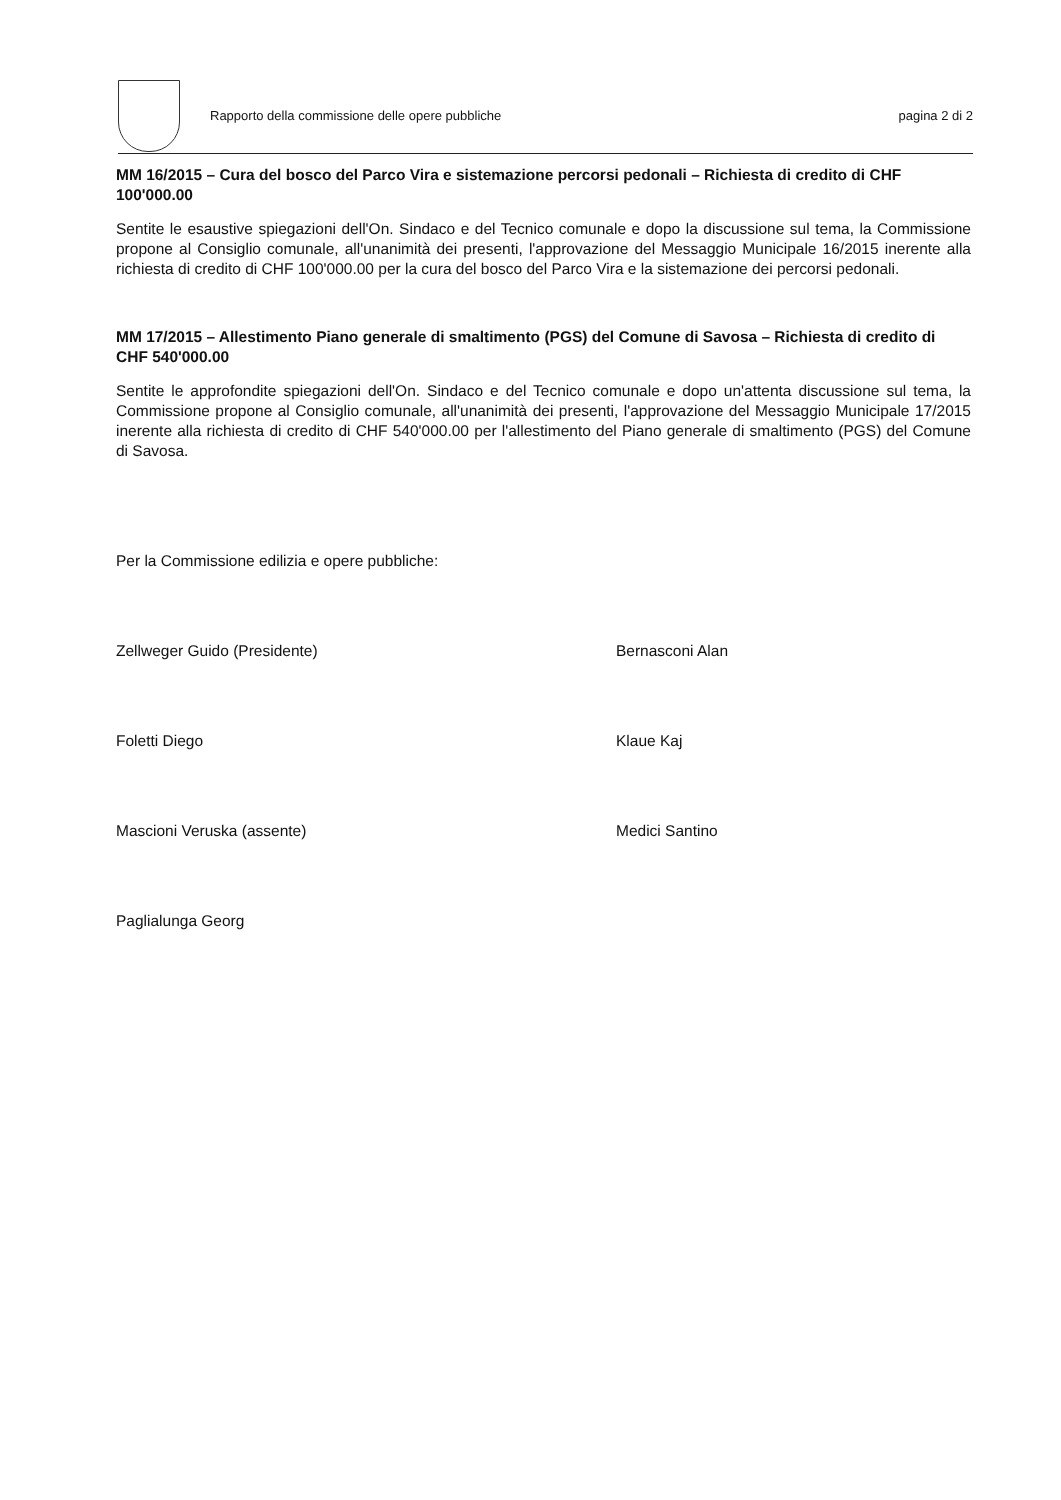Rapporto della commissione delle opere pubbliche
pagina 2 di 2
MM 16/2015 – Cura del bosco del Parco Vira e sistemazione percorsi pedonali – Richiesta di credito di CHF 100'000.00
Sentite le esaustive spiegazioni dell'On. Sindaco e del Tecnico comunale e dopo la discussione sul tema, la Commissione propone al Consiglio comunale, all'unanimità dei presenti, l'approvazione del Messaggio Municipale 16/2015 inerente alla richiesta di credito di CHF 100'000.00 per la cura del bosco del Parco Vira e la sistemazione dei percorsi pedonali.
MM 17/2015 – Allestimento Piano generale di smaltimento (PGS) del Comune di Savosa – Richiesta di credito di CHF 540'000.00
Sentite le approfondite spiegazioni dell'On. Sindaco e del Tecnico comunale e dopo un'attenta discussione sul tema, la Commissione propone al Consiglio comunale, all'unanimità dei presenti, l'approvazione del Messaggio Municipale 17/2015 inerente alla richiesta di credito di CHF 540'000.00 per l'allestimento del Piano generale di smaltimento (PGS) del Comune di Savosa.
Per la Commissione edilizia e opere pubbliche:
Zellweger Guido (Presidente)
Bernasconi Alan
Foletti Diego
Klaue Kaj
Mascioni Veruska (assente)
Medici Santino
Paglialunga Georg